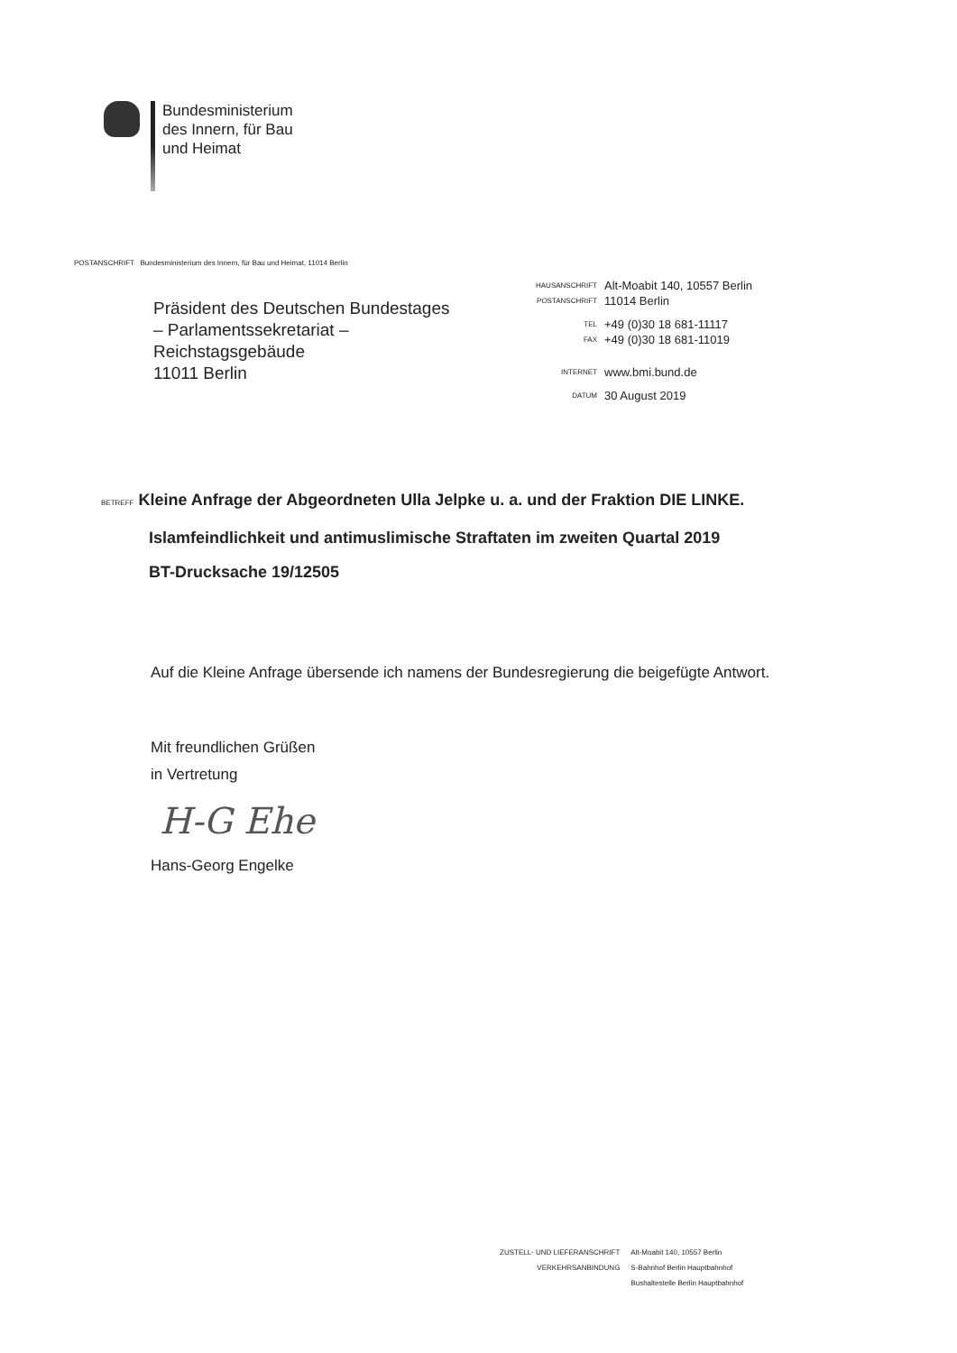Bundesministerium
des Innern, für Bau
und Heimat
POSTANSCHRIFT Bundesministerium des Innern, für Bau und Heimat, 11014 Berlin
Präsident des Deutschen Bundestages
– Parlamentssekretariat –
Reichstagsgebäude
11011 Berlin
| HAUSANSCHRIFT | Alt-Moabit 140, 10557 Berlin |
| POSTANSCHRIFT | 11014 Berlin |
| TEL | +49 (0)30 18 681-11117 |
| FAX | +49 (0)30 18 681-11019 |
| INTERNET | www.bmi.bund.de |
| DATUM | 30 August 2019 |
BETREFF Kleine Anfrage der Abgeordneten Ulla Jelpke u. a. und der Fraktion DIE LINKE.
Islamfeindlichkeit und antimuslimische Straftaten im zweiten Quartal 2019
BT-Drucksache 19/12505
Auf die Kleine Anfrage übersende ich namens der Bundesregierung die beigefügte Antwort.
Mit freundlichen Grüßen
in Vertretung
H-G Ehe
Hans-Georg Engelke
| ZUSTELL- UND LIEFERANSCHRIFT | Alt-Moabit 140, 10557 Berlin |
| VERKEHRSANBINDUNG | S-Bahnhof Berlin Hauptbahnhof |
| | Bushaltestelle Berlin Hauptbahnhof |